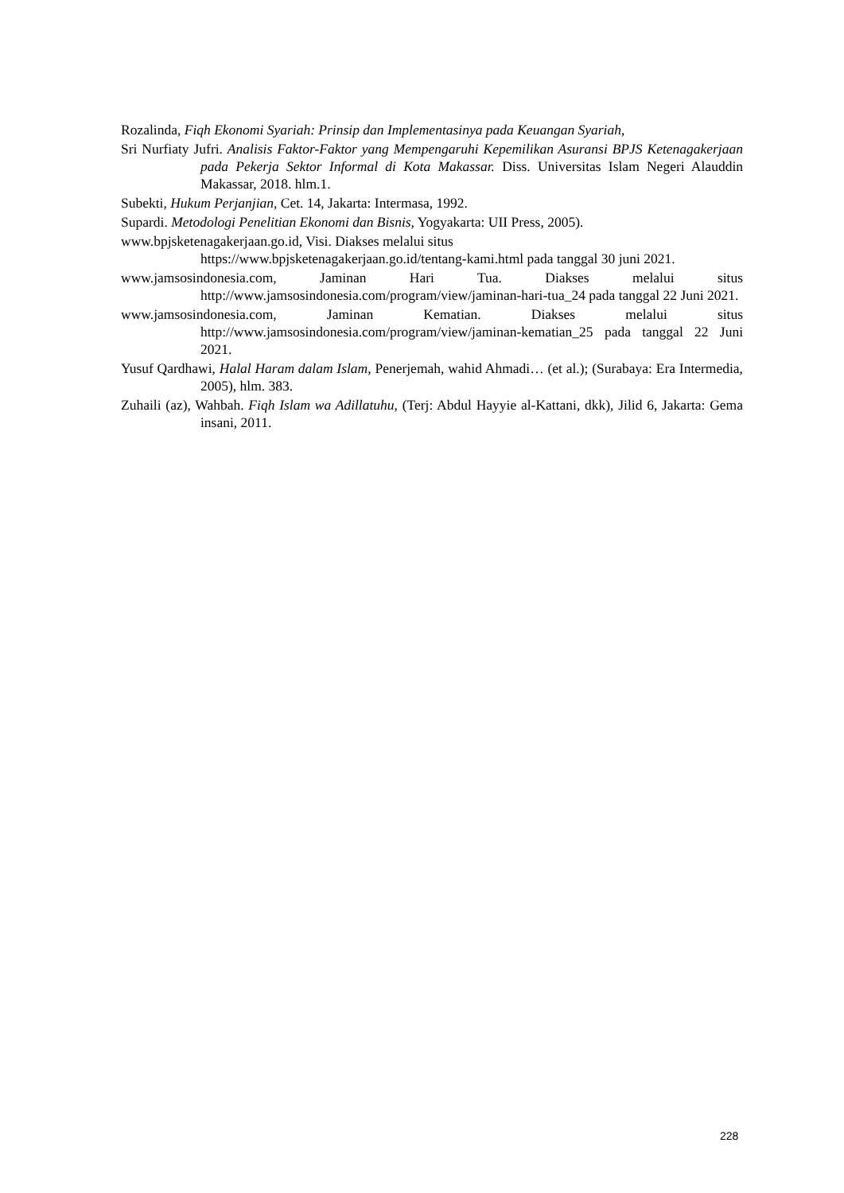Rozalinda, Fiqh Ekonomi Syariah: Prinsip dan Implementasinya pada Keuangan Syariah,
Sri Nurfiaty Jufri. Analisis Faktor-Faktor yang Mempengaruhi Kepemilikan Asuransi BPJS Ketenagakerjaan pada Pekerja Sektor Informal di Kota Makassar. Diss. Universitas Islam Negeri Alauddin Makassar, 2018. hlm.1.
Subekti, Hukum Perjanjian, Cet. 14, Jakarta: Intermasa, 1992.
Supardi. Metodologi Penelitian Ekonomi dan Bisnis, Yogyakarta: UII Press, 2005).
www.bpjsketenagakerjaan.go.id, Visi. Diakses melalui situs
https://www.bpjsketenagakerjaan.go.id/tentang-kami.html pada tanggal 30 juni 2021.
www.jamsosindonesia.com, Jaminan Hari Tua. Diakses melalui situs http://www.jamsosindonesia.com/program/view/jaminan-hari-tua_24 pada tanggal 22 Juni 2021.
www.jamsosindonesia.com, Jaminan Kematian. Diakses melalui situs http://www.jamsosindonesia.com/program/view/jaminan-kematian_25 pada tanggal 22 Juni 2021.
Yusuf Qardhawi, Halal Haram dalam Islam, Penerjemah, wahid Ahmadi… (et al.); (Surabaya: Era Intermedia, 2005), hlm. 383.
Zuhaili (az), Wahbah. Fiqh Islam wa Adillatuhu, (Terj: Abdul Hayyie al-Kattani, dkk), Jilid 6, Jakarta: Gema insani, 2011.
228